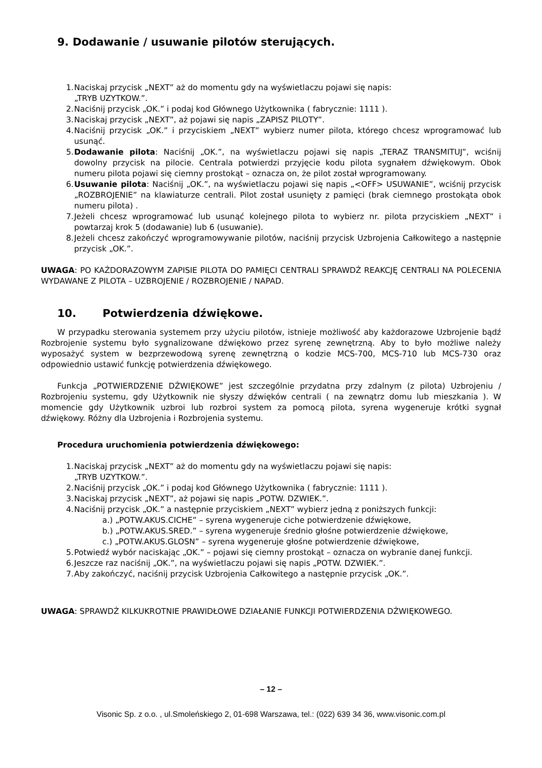9. Dodawanie / usuwanie pilotów sterujących.
1. Naciskaj przycisk „NEXT” aż do momentu gdy na wyświetlaczu pojawi się napis:
„TRYB UZYTKOW.”.
2. Naciśnij przycisk „OK.” i podaj kod Głównego Użytkownika ( fabrycznie: 1111 ).
3. Naciskaj przycisk „NEXT”, aż pojawi się napis „ZAPISZ PILOTY”.
4. Naciśnij przycisk „OK.” i przyciskiem „NEXT” wybierz numer pilota, którego chcesz wprogramować lub usunąć.
5. Dodawanie pilota: Naciśnij „OK.”, na wyświetlaczu pojawi się napis „TERAZ TRANSMITUJ”, wciśnij dowolny przycisk na pilocie. Centrala potwierdzi przyjęcie kodu pilota sygnałem dźwiękowym. Obok numeru pilota pojawi się ciemny prostokąt – oznacza on, że pilot został wprogramowany.
6. Usuwanie pilota: Naciśnij „OK.”, na wyświetlaczu pojawi się napis „<OFF> USUWANIE”, wciśnij przycisk „ROZBROJENIE” na klawiaturze centrali. Pilot został usunięty z pamięci (brak ciemnego prostokąta obok numeru pilota) .
7. Jeżeli chcesz wprogramować lub usunąć kolejnego pilota to wybierz nr. pilota przyciskiem „NEXT” i powtarzaj krok 5 (dodawanie) lub 6 (usuwanie).
8. Jeżeli chcesz zakończyć wprogramowywanie pilotów, naciśnij przycisk Uzbrojenia Całkowitego a następnie przycisk „OK.”.
UWAGA: PO KAŻDORAZOWYM ZAPISIE PILOTA DO PAMIĘCI CENTRALI SPRAWDŹ REAKCJĘ CENTRALI NA POLECENIA WYDAWANE Z PILOTA – UZBROJENIE / ROZBROJENIE / NAPAD.
10. Potwierdzenia dźwiękowe.
W przypadku sterowania systemem przy użyciu pilotów, istnieje możliwość aby każdorazowe Uzbrojenie bądź Rozbrojenie systemu było sygnalizowane dźwiękowo przez syrenę zewnętrzną. Aby to było możliwe należy wyposażyć system w bezprzewodową syrenę zewnętrzną o kodzie MCS-700, MCS-710 lub MCS-730 oraz odpowiednio ustawić funkcję potwierdzenia dźwiękowego.
Funkcja „POTWIERDZENIE DŹWIĘKOWE” jest szczególnie przydatna przy zdalnym (z pilota) Uzbrojeniu / Rozbrojeniu systemu, gdy Użytkownik nie słyszy dźwięków centrali ( na zewnątrz domu lub mieszkania ). W momencie gdy Użytkownik uzbroi lub rozbroi system za pomocą pilota, syrena wygeneruje krótki sygnał dźwiękowy. Różny dla Uzbrojenia i Rozbrojenia systemu.
Procedura uruchomienia potwierdzenia dźwiękowego:
1. Naciskaj przycisk „NEXT” aż do momentu gdy na wyświetlaczu pojawi się napis:
„TRYB UZYTKOW.”.
2. Naciśnij przycisk „OK.” i podaj kod Głównego Użytkownika ( fabrycznie: 1111 ).
3. Naciskaj przycisk „NEXT”, aż pojawi się napis „POTW. DZWIEK.”.
4. Naciśnij przycisk „OK.” a następnie przyciskiem „NEXT” wybierz jedną z poniższych funkcji:
a.) „POTW.AKUS.CICHE” – syrena wygeneruje ciche potwierdzenie dźwiękowe,
b.) „POTW.AKUS.SRED.” – syrena wygeneruje średnio głośne potwierdzenie dźwiękowe,
c.) „POTW.AKUS.GLOSN” – syrena wygeneruje głośne potwierdzenie dźwiękowe,
5. Potwiedź wybór naciskając „OK.” – pojawi się ciemny prostokąt – oznacza on wybranie danej funkcji.
6. Jeszcze raz naciśnij „OK.”, na wyświetlaczu pojawi się napis „POTW. DZWIEK.”.
7. Aby zakończyć, naciśnij przycisk Uzbrojenia Całkowitego a następnie przycisk „OK.”.
UWAGA: SPRAWDŹ KILKUKROTNIE PRAWIDŁOWE DZIAŁANIE FUNKCJI POTWIERDZENIA DŹWIĘKOWEGO.
– 12 –
Visonic Sp. z o.o. , ul.Smoleńskiego 2, 01-698 Warszawa, tel.: (022) 639 34 36, www.visonic.com.pl